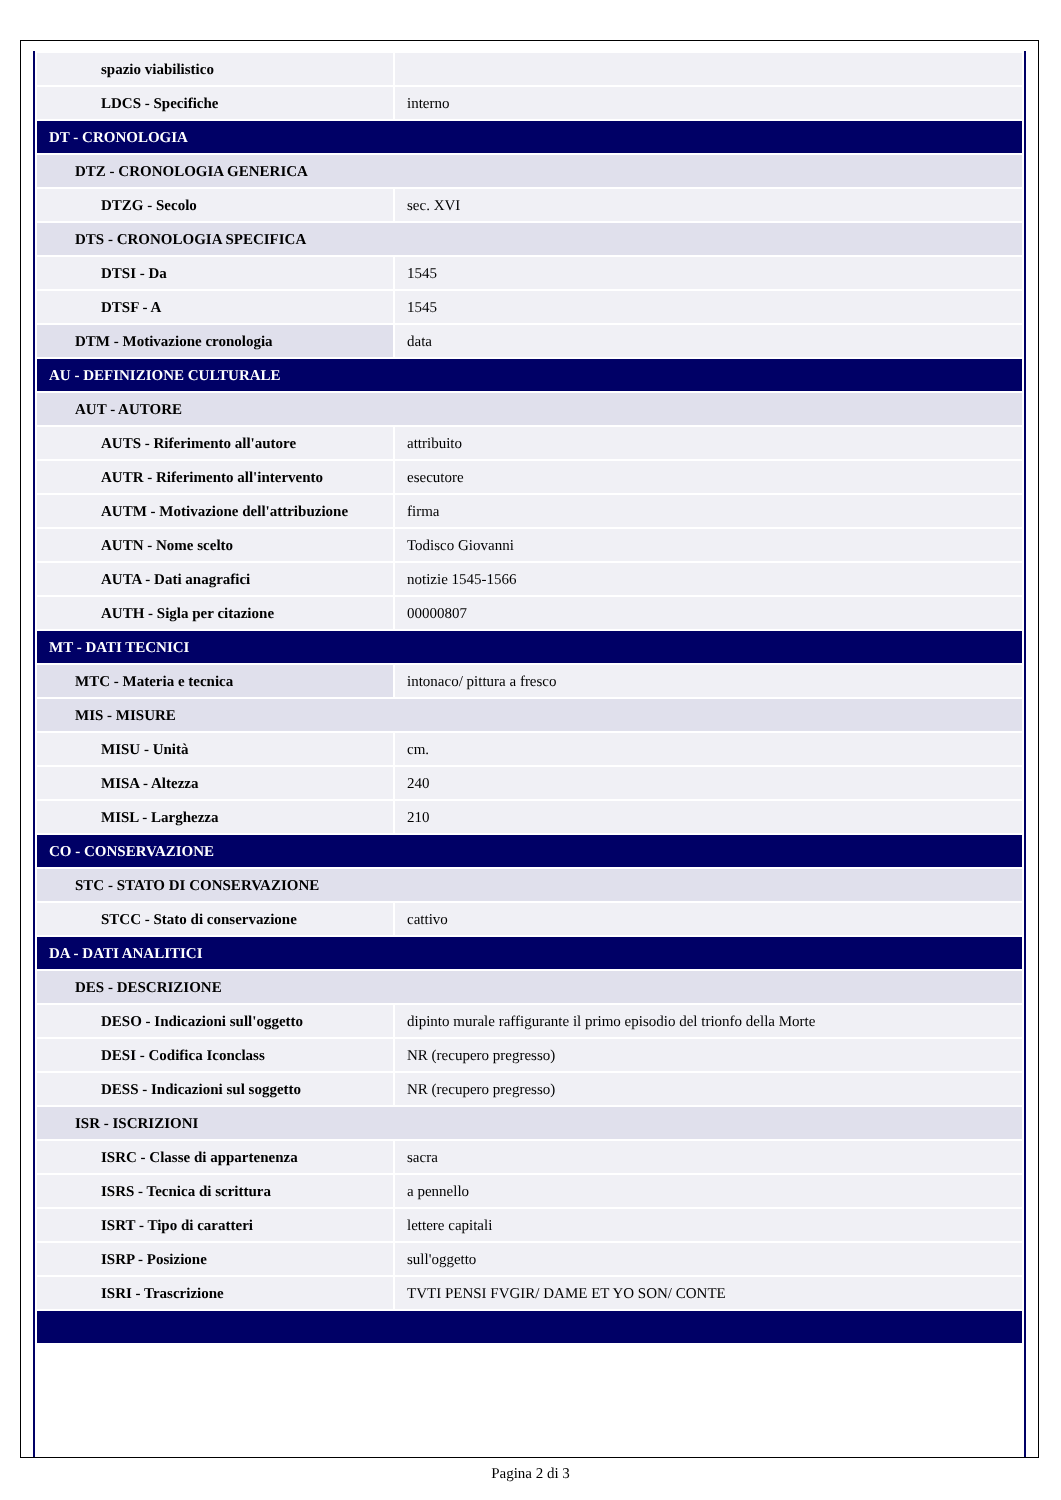| spazio viabilistico | |
| LDCS - Specifiche | interno |
| DT - CRONOLOGIA | |
| DTZ - CRONOLOGIA GENERICA | |
| DTZG - Secolo | sec. XVI |
| DTS - CRONOLOGIA SPECIFICA | |
| DTSI - Da | 1545 |
| DTSF - A | 1545 |
| DTM - Motivazione cronologia | data |
| AU - DEFINIZIONE CULTURALE | |
| AUT - AUTORE | |
| AUTS - Riferimento all'autore | attribuito |
| AUTR - Riferimento all'intervento | esecutore |
| AUTM - Motivazione dell'attribuzione | firma |
| AUTN - Nome scelto | Todisco Giovanni |
| AUTA - Dati anagrafici | notizie 1545-1566 |
| AUTH - Sigla per citazione | 00000807 |
| MT - DATI TECNICI | |
| MTC - Materia e tecnica | intonaco/ pittura a fresco |
| MIS - MISURE | |
| MISU - Unità | cm. |
| MISA - Altezza | 240 |
| MISL - Larghezza | 210 |
| CO - CONSERVAZIONE | |
| STC - STATO DI CONSERVAZIONE | |
| STCC - Stato di conservazione | cattivo |
| DA - DATI ANALITICI | |
| DES - DESCRIZIONE | |
| DESO - Indicazioni sull'oggetto | dipinto murale raffigurante il primo episodio del trionfo della Morte |
| DESI - Codifica Iconclass | NR (recupero pregresso) |
| DESS - Indicazioni sul soggetto | NR (recupero pregresso) |
| ISR - ISCRIZIONI | |
| ISRC - Classe di appartenenza | sacra |
| ISRS - Tecnica di scrittura | a pennello |
| ISRT - Tipo di caratteri | lettere capitali |
| ISRP - Posizione | sull'oggetto |
| ISRI - Trascrizione | TVTI PENSI FVGIR/ DAME ET YO SON/ CONTE |
Pagina 2 di 3